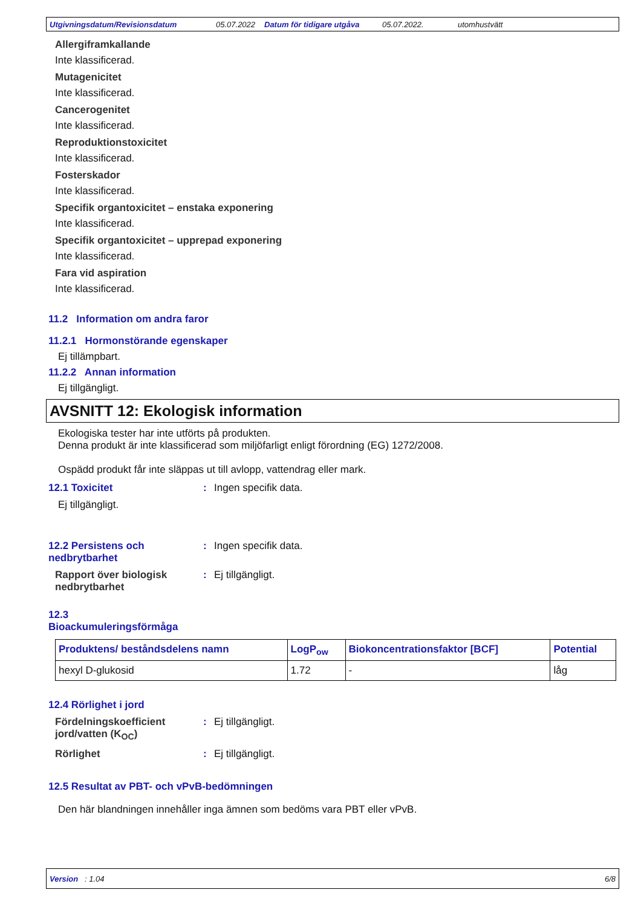Utgivningsdatum/Revisionsdatum 05.07.2022 Datum för tidigare utgåva 05.07.2022. utomhustvätt
Allergiframkallande
Inte klassificerad.
Mutagenicitet
Inte klassificerad.
Cancerogenitet
Inte klassificerad.
Reproduktionstoxicitet
Inte klassificerad.
Fosterskador
Inte klassificerad.
Specifik organtoxicitet – enstaka exponering
Inte klassificerad.
Specifik organtoxicitet – upprepad exponering
Inte klassificerad.
Fara vid aspiration
Inte klassificerad.
11.2 Information om andra faror
11.2.1 Hormonstörande egenskaper
Ej tillämpbart.
11.2.2 Annan information
Ej tillgängligt.
AVSNITT 12: Ekologisk information
Ekologiska tester har inte utförts på produkten.
Denna produkt är inte klassificerad som miljöfarligt enligt förordning (EG) 1272/2008.
Ospädd produkt får inte släppas ut till avlopp, vattendrag eller mark.
12.1 Toxicitet : Ingen specifik data.
Ej tillgängligt.
12.2 Persistens och nedbrytbarhet
: Ingen specifik data.
Rapport över biologisk nedbrytbarhet
: Ej tillgängligt.
12.3
Bioackumuleringsförmåga
| Produktens/ beståndsdelens namn | LogP<sub>ow</sub> | Biokoncentrationsfaktor [BCF] | Potential |
| --- | --- | --- | --- |
| hexyl D-glukosid | 1.72 | - | låg |
12.4 Rörlighet i jord
Fördelningskoefficient jord/vatten (K<sub>OC</sub>)
: Ej tillgängligt.
Rörlighet : Ej tillgängligt.
12.5 Resultat av PBT- och vPvB-bedömningen
Den här blandningen innehåller inga ämnen som bedöms vara PBT eller vPvB.
Version : 1.04 6/8